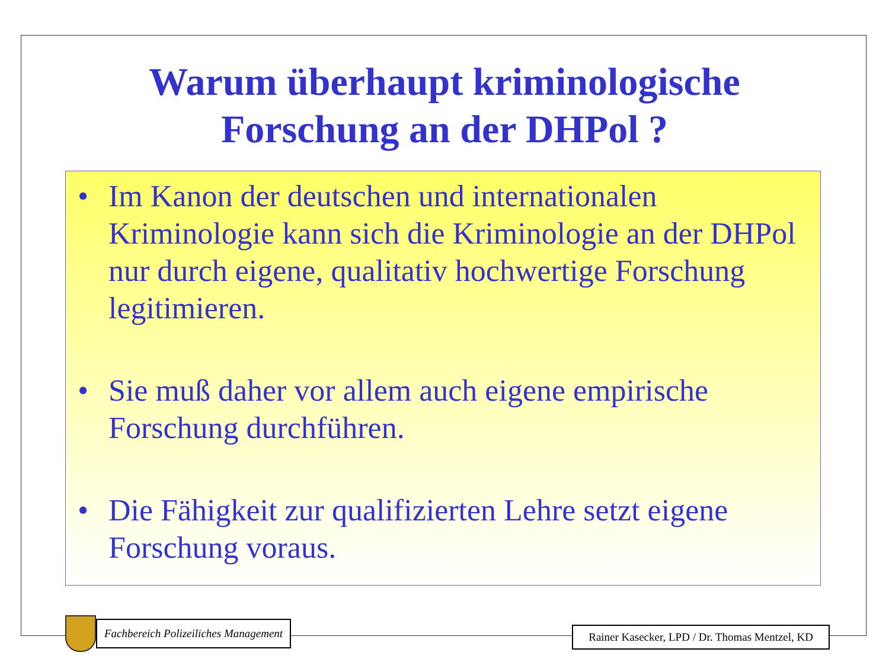Warum überhaupt kriminologische
Forschung an der DHPol ?
• Im Kanon der deutschen und internationalen Kriminologie kann sich die Kriminologie an der DHPol nur durch eigene, qualitativ hochwertige Forschung legitimieren.
• Sie muß daher vor allem auch eigene empirische Forschung durchführen.
• Die Fähigkeit zur qualifizierten Lehre setzt eigene Forschung voraus.
Fachbereich Polizeiliches Management
Rainer Kasecker, LPD / Dr. Thomas Mentzel, KD